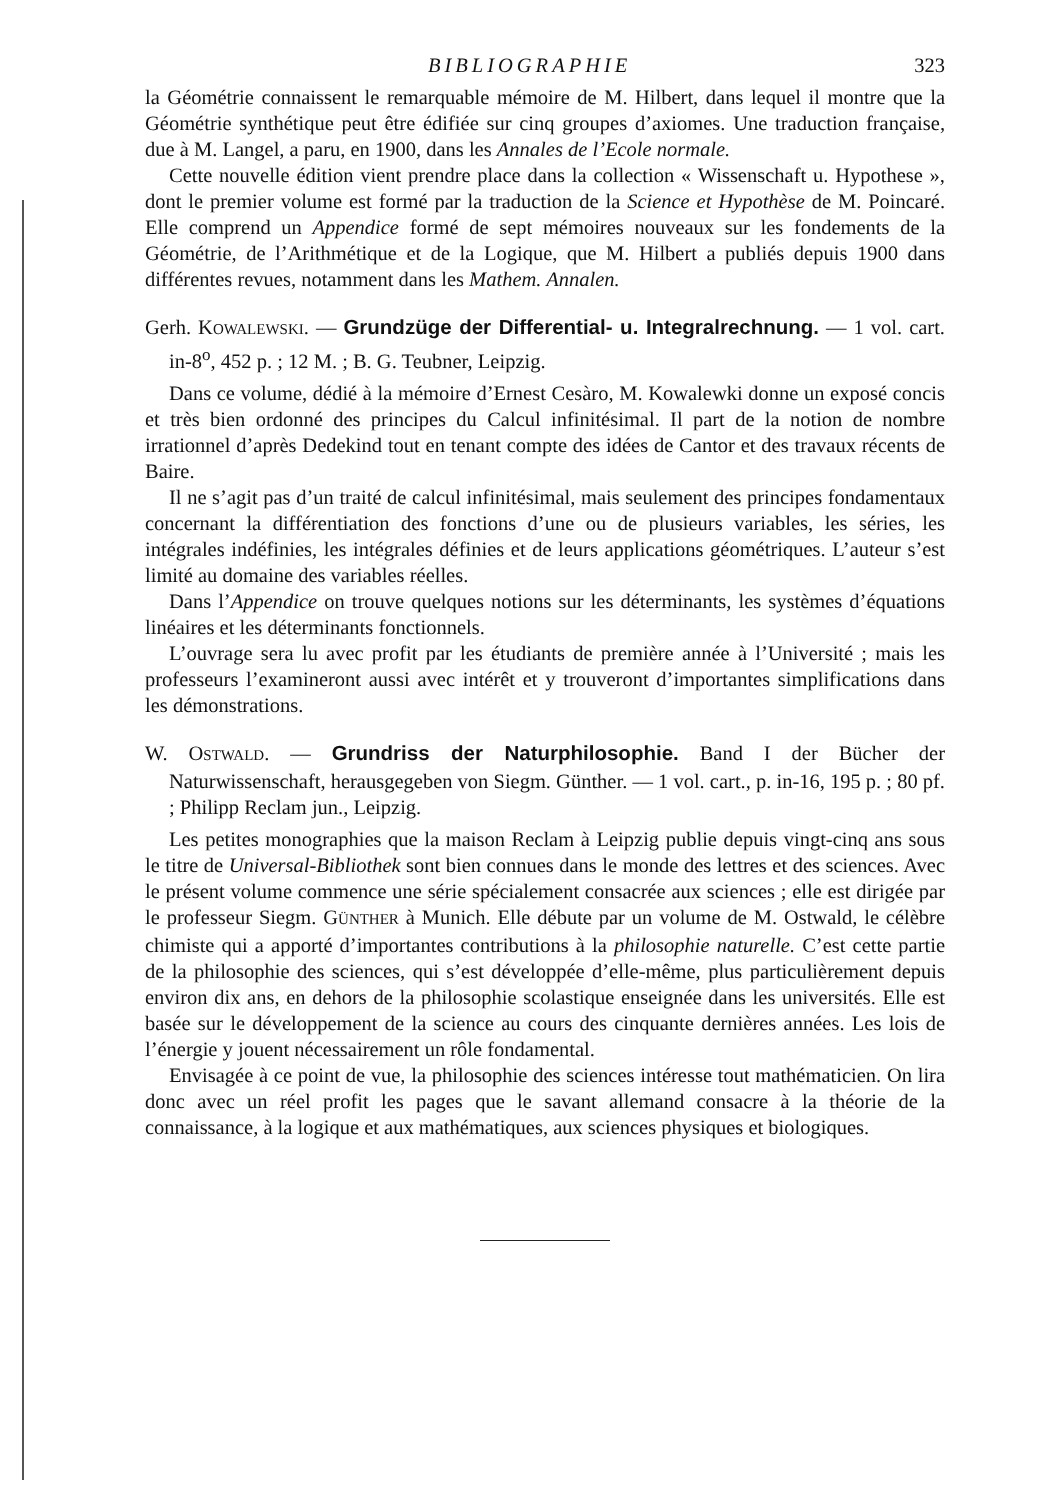BIBLIOGRAPHIE 323
la Géométrie connaissent le remarquable mémoire de M. Hilbert, dans lequel il montre que la Géométrie synthétique peut être édifiée sur cinq groupes d’axiomes. Une traduction française, due à M. Langel, a paru, en 1900, dans les Annales de l’Ecole normale.
Cette nouvelle édition vient prendre place dans la collection « Wissenschaft u. Hypothese », dont le premier volume est formé par la traduction de la Science et Hypothèse de M. Poincaré. Elle comprend un Appendice formé de sept mémoires nouveaux sur les fondements de la Géométrie, de l’Arithmétique et de la Logique, que M. Hilbert a publiés depuis 1900 dans différentes revues, notamment dans les Mathem. Annalen.
Gerh. KOWALEWSKI. — Grundzüge der Differential- u. Integralrechnung. — 1 vol. cart. in-8<sup>o</sup>, 452 p. ; 12 M. ; B. G. Teubner, Leipzig.
Dans ce volume, dédié à la mémoire d’Ernest Cesàro, M. Kowalewki donne un exposé concis et très bien ordonné des principes du Calcul infinitésimal. Il part de la notion de nombre irrationnel d’après Dedekind tout en tenant compte des idées de Cantor et des travaux récents de Baire.
Il ne s’agit pas d’un traité de calcul infinitésimal, mais seulement des principes fondamentaux concernant la différentiation des fonctions d’une ou de plusieurs variables, les séries, les intégrales indéfinies, les intégrales définies et de leurs applications géométriques. L’auteur s’est limité au domaine des variables réelles.
Dans l’Appendice on trouve quelques notions sur les déterminants, les systèmes d’équations linéaires et les déterminants fonctionnels.
L’ouvrage sera lu avec profit par les étudiants de première année à l’Université ; mais les professeurs l’examineront aussi avec intérêt et y trouveront d’importantes simplifications dans les démonstrations.
W. OSTWALD. — Grundriss der Naturphilosophie. Band I der Bücher der Naturwissenschaft, herausgegeben von Siegm. Günther. — 1 vol. cart., p. in-16, 195 p. ; 80 pf. ; Philipp Reclam jun., Leipzig.
Les petites monographies que la maison Reclam à Leipzig publie depuis vingt-cinq ans sous le titre de Universal-Bibliothek sont bien connues dans le monde des lettres et des sciences. Avec le présent volume commence une série spécialement consacrée aux sciences ; elle est dirigée par le professeur Siegm. GÜNTHER à Munich. Elle débute par un volume de M. Ostwald, le célèbre chimiste qui a apporté d’importantes contributions à la philosophie naturelle. C’est cette partie de la philosophie des sciences, qui s’est développée d’elle-même, plus particulièrement depuis environ dix ans, en dehors de la philosophie scolastique enseignée dans les universités. Elle est basée sur le développement de la science au cours des cinquante dernières années. Les lois de l’énergie y jouent nécessairement un rôle fondamental.
Envisagée à ce point de vue, la philosophie des sciences intéresse tout mathématicien. On lira donc avec un réel profit les pages que le savant allemand consacre à la théorie de la connaissance, à la logique et aux mathématiques, aux sciences physiques et biologiques.